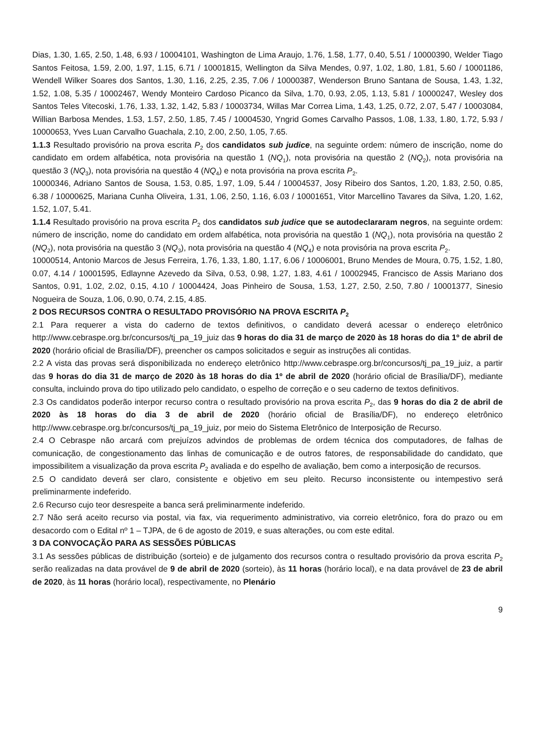Dias, 1.30, 1.65, 2.50, 1.48, 6.93 / 10004101, Washington de Lima Araujo, 1.76, 1.58, 1.77, 0.40, 5.51 / 10000390, Welder Tiago Santos Feitosa, 1.59, 2.00, 1.97, 1.15, 6.71 / 10001815, Wellington da Silva Mendes, 0.97, 1.02, 1.80, 1.81, 5.60 / 10001186, Wendell Wilker Soares dos Santos, 1.30, 1.16, 2.25, 2.35, 7.06 / 10000387, Wenderson Bruno Santana de Sousa, 1.43, 1.32, 1.52, 1.08, 5.35 / 10002467, Wendy Monteiro Cardoso Picanco da Silva, 1.70, 0.93, 2.05, 1.13, 5.81 / 10000247, Wesley dos Santos Teles Vitecoski, 1.76, 1.33, 1.32, 1.42, 5.83 / 10003734, Willas Mar Correa Lima, 1.43, 1.25, 0.72, 2.07, 5.47 / 10003084, Willian Barbosa Mendes, 1.53, 1.57, 2.50, 1.85, 7.45 / 10004530, Yngrid Gomes Carvalho Passos, 1.08, 1.33, 1.80, 1.72, 5.93 / 10000653, Yves Luan Carvalho Guachala, 2.10, 2.00, 2.50, 1.05, 7.65.
1.1.3 Resultado provisório na prova escrita P<sub>2</sub> dos candidatos sub judice, na seguinte ordem: número de inscrição, nome do candidato em ordem alfabética, nota provisória na questão 1 (NQ<sub>1</sub>), nota provisória na questão 2 (NQ<sub>2</sub>), nota provisória na questão 3 (NQ<sub>3</sub>), nota provisória na questão 4 (NQ<sub>4</sub>) e nota provisória na prova escrita P<sub>2</sub>.
10000346, Adriano Santos de Sousa, 1.53, 0.85, 1.97, 1.09, 5.44 / 10004537, Josy Ribeiro dos Santos, 1.20, 1.83, 2.50, 0.85, 6.38 / 10000625, Mariana Cunha Oliveira, 1.31, 1.06, 2.50, 1.16, 6.03 / 10001651, Vitor Marcellino Tavares da Silva, 1.20, 1.62, 1.52, 1.07, 5.41.
1.1.4 Resultado provisório na prova escrita P<sub>2</sub> dos candidatos sub judice que se autodeclararam negros, na seguinte ordem: número de inscrição, nome do candidato em ordem alfabética, nota provisória na questão 1 (NQ<sub>1</sub>), nota provisória na questão 2 (NQ<sub>2</sub>), nota provisória na questão 3 (NQ<sub>3</sub>), nota provisória na questão 4 (NQ<sub>4</sub>) e nota provisória na prova escrita P<sub>2</sub>.
10000514, Antonio Marcos de Jesus Ferreira, 1.76, 1.33, 1.80, 1.17, 6.06 / 10006001, Bruno Mendes de Moura, 0.75, 1.52, 1.80, 0.07, 4.14 / 10001595, Edlaynne Azevedo da Silva, 0.53, 0.98, 1.27, 1.83, 4.61 / 10002945, Francisco de Assis Mariano dos Santos, 0.91, 1.02, 2.02, 0.15, 4.10 / 10004424, Joas Pinheiro de Sousa, 1.53, 1.27, 2.50, 2.50, 7.80 / 10001377, Sinesio Nogueira de Souza, 1.06, 0.90, 0.74, 2.15, 4.85.
2 DOS RECURSOS CONTRA O RESULTADO PROVISÓRIO NA PROVA ESCRITA P<sub>2</sub>
2.1 Para requerer a vista do caderno de textos definitivos, o candidato deverá acessar o endereço eletrônico http://www.cebraspe.org.br/concursos/tj_pa_19_juiz das 9 horas do dia 31 de março de 2020 às 18 horas do dia 1º de abril de 2020 (horário oficial de Brasília/DF), preencher os campos solicitados e seguir as instruções ali contidas.
2.2 A vista das provas será disponibilizada no endereço eletrônico http://www.cebraspe.org.br/concursos/tj_pa_19_juiz, a partir das 9 horas do dia 31 de março de 2020 às 18 horas do dia 1º de abril de 2020 (horário oficial de Brasília/DF), mediante consulta, incluindo prova do tipo utilizado pelo candidato, o espelho de correção e o seu caderno de textos definitivos.
2.3 Os candidatos poderão interpor recurso contra o resultado provisório na prova escrita P<sub>2</sub>, das 9 horas do dia 2 de abril de 2020 às 18 horas do dia 3 de abril de 2020 (horário oficial de Brasília/DF), no endereço eletrônico http://www.cebraspe.org.br/concursos/tj_pa_19_juiz, por meio do Sistema Eletrônico de Interposição de Recurso.
2.4 O Cebraspe não arcará com prejuízos advindos de problemas de ordem técnica dos computadores, de falhas de comunicação, de congestionamento das linhas de comunicação e de outros fatores, de responsabilidade do candidato, que impossibilitem a visualização da prova escrita P<sub>2</sub> avaliada e do espelho de avaliação, bem como a interposição de recursos.
2.5 O candidato deverá ser claro, consistente e objetivo em seu pleito. Recurso inconsistente ou intempestivo será preliminarmente indeferido.
2.6 Recurso cujo teor desrespeite a banca será preliminarmente indeferido.
2.7 Não será aceito recurso via postal, via fax, via requerimento administrativo, via correio eletrônico, fora do prazo ou em desacordo com o Edital nº 1 – TJPA, de 6 de agosto de 2019, e suas alterações, ou com este edital.
3 DA CONVOCAÇÃO PARA AS SESSÕES PÚBLICAS
3.1 As sessões públicas de distribuição (sorteio) e de julgamento dos recursos contra o resultado provisório da prova escrita P<sub>2</sub> serão realizadas na data provável de 9 de abril de 2020 (sorteio), às 11 horas (horário local), e na data provável de 23 de abril de 2020, às 11 horas (horário local), respectivamente, no Plenário
9